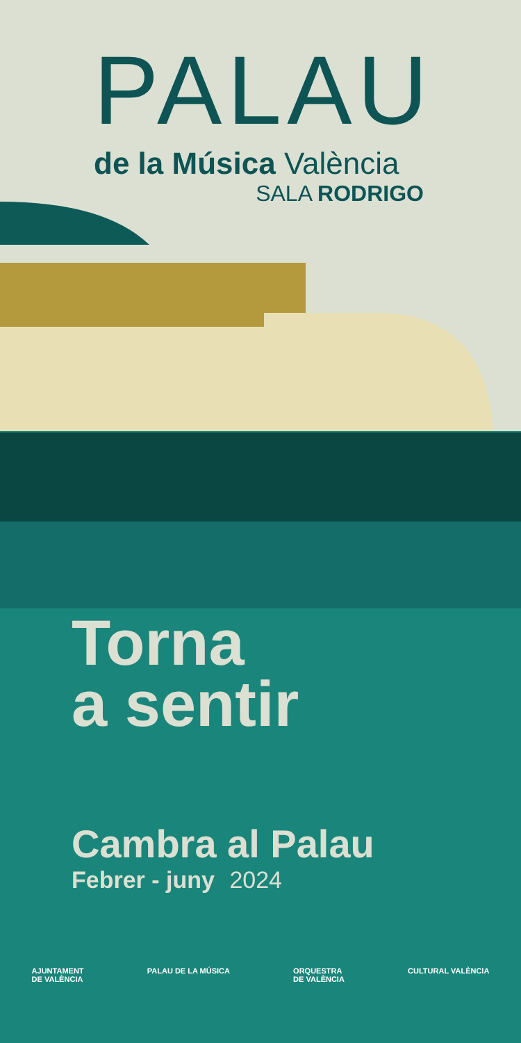PALAU
de la Música València
SALA RODRIGO
Torna
a sentir
Cambra al Palau
Febrer - juny 2024
AJUNTAMENT
DE VALÈNCIA
PALAU DE LA MÚSICA ORQUESTRA
DE VALÈNCIA
CULTURAL VALÈNCIA